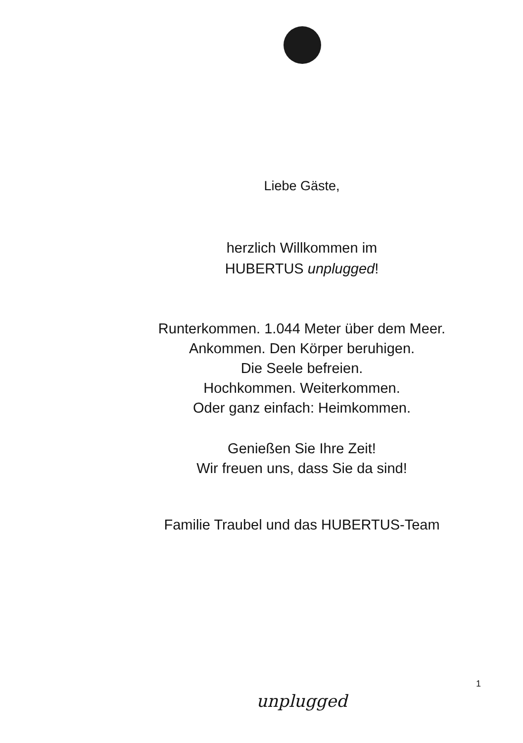Liebe Gäste,
herzlich Willkommen im
HUBERTUS unplugged!
Runterkommen. 1.044 Meter über dem Meer.
Ankommen. Den Körper beruhigen.
Die Seele befreien.
Hochkommen. Weiterkommen.
Oder ganz einfach: Heimkommen.
Genießen Sie Ihre Zeit!
Wir freuen uns, dass Sie da sind!
Familie Traubel und das HUBERTUS-Team
1
unplugged